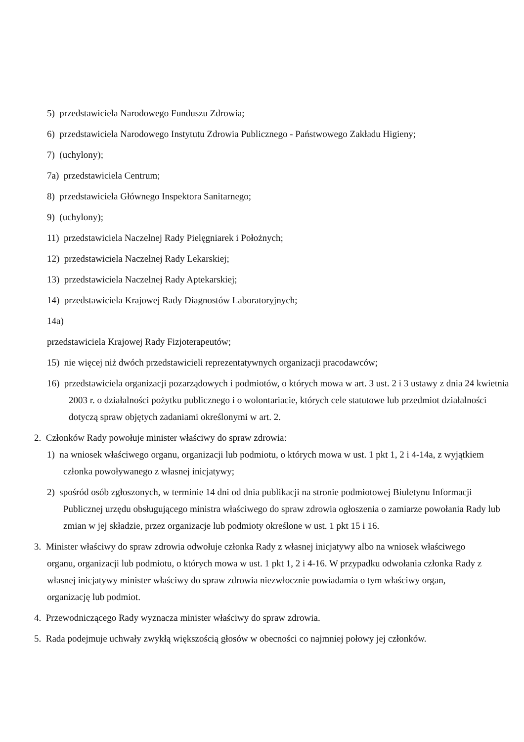5) przedstawiciela Narodowego Funduszu Zdrowia;
6) przedstawiciela Narodowego Instytutu Zdrowia Publicznego - Państwowego Zakładu Higieny;
7) (uchylony);
7a) przedstawiciela Centrum;
8) przedstawiciela Głównego Inspektora Sanitarnego;
9) (uchylony);
11) przedstawiciela Naczelnej Rady Pielęgniarek i Położnych;
12) przedstawiciela Naczelnej Rady Lekarskiej;
13) przedstawiciela Naczelnej Rady Aptekarskiej;
14) przedstawiciela Krajowej Rady Diagnostów Laboratoryjnych;
14a)
przedstawiciela Krajowej Rady Fizjoterapeutów;
15) nie więcej niż dwóch przedstawicieli reprezentatywnych organizacji pracodawców;
16) przedstawiciela organizacji pozarządowych i podmiotów, o których mowa w art. 3 ust. 2 i 3 ustawy z dnia 24 kwietnia 2003 r. o działalności pożytku publicznego i o wolontariacie, których cele statutowe lub przedmiot działalności dotyczą spraw objętych zadaniami określonymi w art. 2.
2. Członków Rady powołuje minister właściwy do spraw zdrowia:
1) na wniosek właściwego organu, organizacji lub podmiotu, o których mowa w ust. 1 pkt 1, 2 i 4-14a, z wyjątkiem członka powoływanego z własnej inicjatywy;
2) spośród osób zgłoszonych, w terminie 14 dni od dnia publikacji na stronie podmiotowej Biuletynu Informacji Publicznej urzędu obsługującego ministra właściwego do spraw zdrowia ogłoszenia o zamiarze powołania Rady lub zmian w jej składzie, przez organizacje lub podmioty określone w ust. 1 pkt 15 i 16.
3. Minister właściwy do spraw zdrowia odwołuje członka Rady z własnej inicjatywy albo na wniosek właściwego organu, organizacji lub podmiotu, o których mowa w ust. 1 pkt 1, 2 i 4-16. W przypadku odwołania członka Rady z własnej inicjatywy minister właściwy do spraw zdrowia niezwłocznie powiadamia o tym właściwy organ, organizację lub podmiot.
4. Przewodniczącego Rady wyznacza minister właściwy do spraw zdrowia.
5. Rada podejmuje uchwały zwykłą większością głosów w obecności co najmniej połowy jej członków.